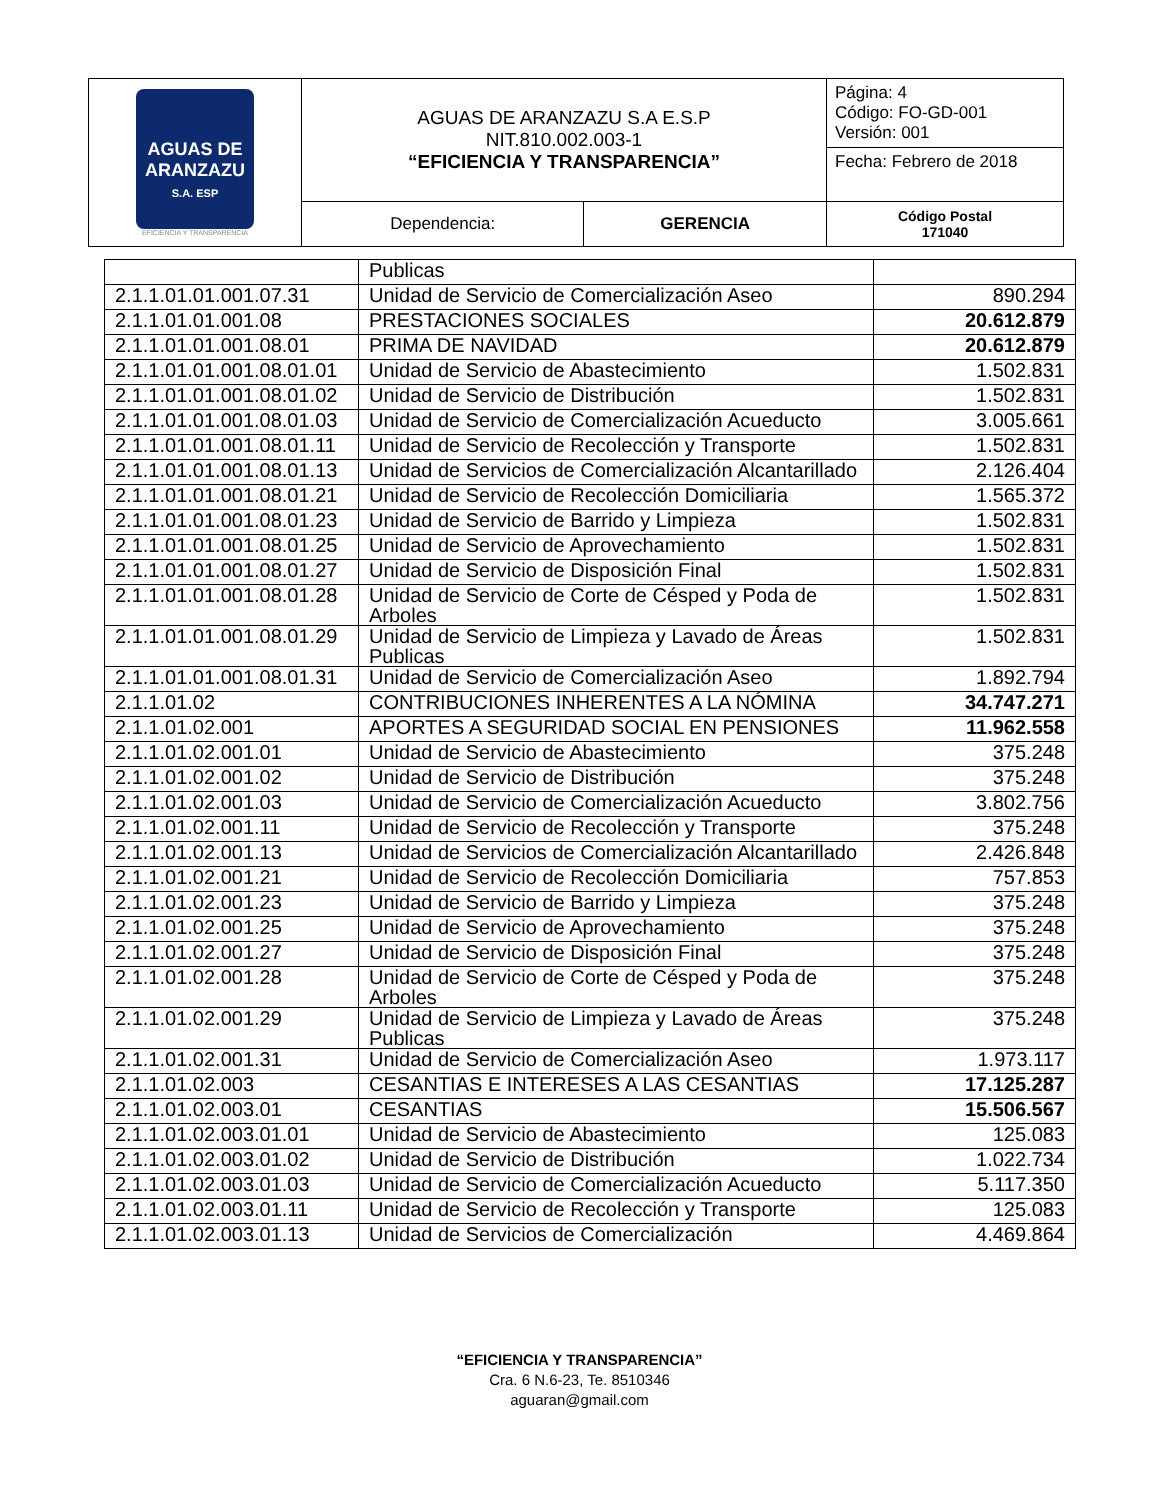| AGUAS DE ARANZAZU S.A. ESP EFICIENCIA Y TRANSPARENCIA | AGUAS DE ARANZAZU S.A E.S.P NIT.810.002.003-1 “EFICIENCIA Y TRANSPARENCIA” | | Página: 4 Código: FO-GD-001 Versión: 001 |
| | | | Fecha: Febrero de 2018 |
| | Dependencia: | GERENCIA | Código Postal 171040 |
| | Publicas | |
| 2.1.1.01.01.001.07.31 | Unidad de Servicio de Comercialización Aseo | 890.294 |
| 2.1.1.01.01.001.08 | PRESTACIONES SOCIALES | 20.612.879 |
| 2.1.1.01.01.001.08.01 | PRIMA DE NAVIDAD | 20.612.879 |
| 2.1.1.01.01.001.08.01.01 | Unidad de Servicio de Abastecimiento | 1.502.831 |
| 2.1.1.01.01.001.08.01.02 | Unidad de Servicio de Distribución | 1.502.831 |
| 2.1.1.01.01.001.08.01.03 | Unidad de Servicio de Comercialización Acueducto | 3.005.661 |
| 2.1.1.01.01.001.08.01.11 | Unidad de Servicio de Recolección y Transporte | 1.502.831 |
| 2.1.1.01.01.001.08.01.13 | Unidad de Servicios de Comercialización Alcantarillado | 2.126.404 |
| 2.1.1.01.01.001.08.01.21 | Unidad de Servicio de Recolección Domiciliaria | 1.565.372 |
| 2.1.1.01.01.001.08.01.23 | Unidad de Servicio de Barrido y Limpieza | 1.502.831 |
| 2.1.1.01.01.001.08.01.25 | Unidad de Servicio de Aprovechamiento | 1.502.831 |
| 2.1.1.01.01.001.08.01.27 | Unidad de Servicio de Disposición Final | 1.502.831 |
| 2.1.1.01.01.001.08.01.28 | Unidad de Servicio de Corte de Césped y Poda de Arboles | 1.502.831 |
| 2.1.1.01.01.001.08.01.29 | Unidad de Servicio de Limpieza y Lavado de Áreas Publicas | 1.502.831 |
| 2.1.1.01.01.001.08.01.31 | Unidad de Servicio de Comercialización Aseo | 1.892.794 |
| 2.1.1.01.02 | CONTRIBUCIONES INHERENTES A LA NÓMINA | 34.747.271 |
| 2.1.1.01.02.001 | APORTES A SEGURIDAD SOCIAL EN PENSIONES | 11.962.558 |
| 2.1.1.01.02.001.01 | Unidad de Servicio de Abastecimiento | 375.248 |
| 2.1.1.01.02.001.02 | Unidad de Servicio de Distribución | 375.248 |
| 2.1.1.01.02.001.03 | Unidad de Servicio de Comercialización Acueducto | 3.802.756 |
| 2.1.1.01.02.001.11 | Unidad de Servicio de Recolección y Transporte | 375.248 |
| 2.1.1.01.02.001.13 | Unidad de Servicios de Comercialización Alcantarillado | 2.426.848 |
| 2.1.1.01.02.001.21 | Unidad de Servicio de Recolección Domiciliaria | 757.853 |
| 2.1.1.01.02.001.23 | Unidad de Servicio de Barrido y Limpieza | 375.248 |
| 2.1.1.01.02.001.25 | Unidad de Servicio de Aprovechamiento | 375.248 |
| 2.1.1.01.02.001.27 | Unidad de Servicio de Disposición Final | 375.248 |
| 2.1.1.01.02.001.28 | Unidad de Servicio de Corte de Césped y Poda de Arboles | 375.248 |
| 2.1.1.01.02.001.29 | Unidad de Servicio de Limpieza y Lavado de Áreas Publicas | 375.248 |
| 2.1.1.01.02.001.31 | Unidad de Servicio de Comercialización Aseo | 1.973.117 |
| 2.1.1.01.02.003 | CESANTIAS E INTERESES A LAS CESANTIAS | 17.125.287 |
| 2.1.1.01.02.003.01 | CESANTIAS | 15.506.567 |
| 2.1.1.01.02.003.01.01 | Unidad de Servicio de Abastecimiento | 125.083 |
| 2.1.1.01.02.003.01.02 | Unidad de Servicio de Distribución | 1.022.734 |
| 2.1.1.01.02.003.01.03 | Unidad de Servicio de Comercialización Acueducto | 5.117.350 |
| 2.1.1.01.02.003.01.11 | Unidad de Servicio de Recolección y Transporte | 125.083 |
| 2.1.1.01.02.003.01.13 | Unidad de Servicios de Comercialización | 4.469.864 |
“EFICIENCIA Y TRANSPARENCIA”
Cra. 6 N.6-23, Te. 8510346
aguaran@gmail.com